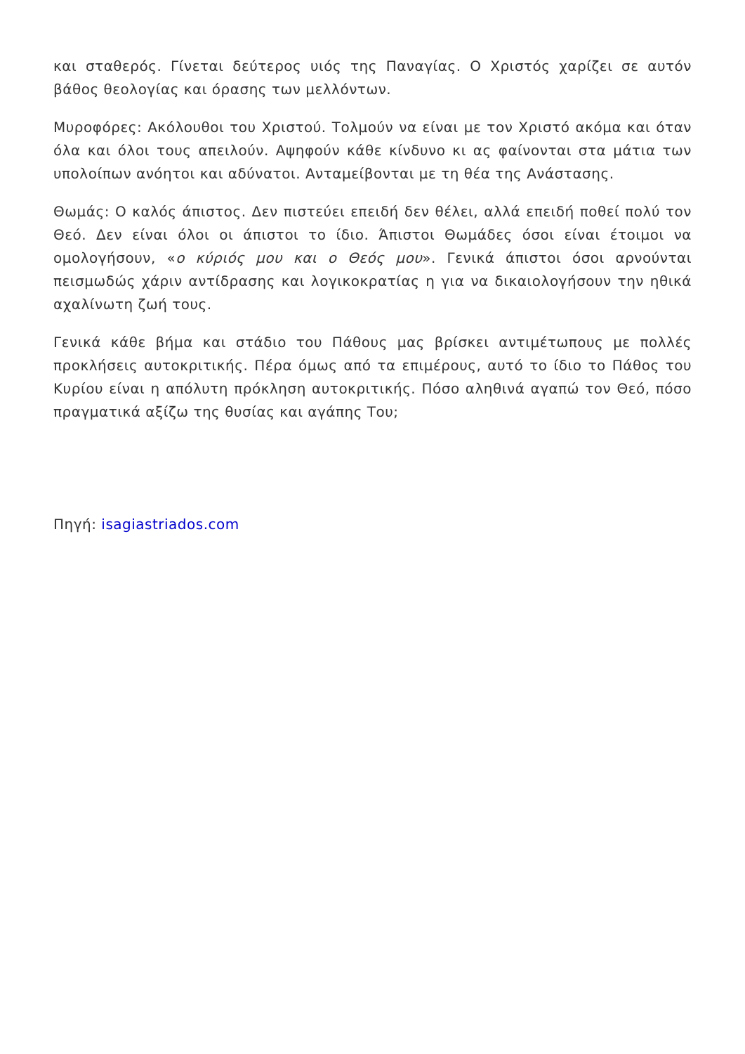και σταθερός. Γίνεται δεύτερος υιός της Παναγίας. Ο Χριστός χαρίζει σε αυτόν βάθος θεολογίας και όρασης των μελλόντων.
Μυροφόρες: Ακόλουθοι του Χριστού. Τολμούν να είναι με τον Χριστό ακόμα και όταν όλα και όλοι τους απειλούν. Αψηφούν κάθε κίνδυνο κι ας φαίνονται στα μάτια των υπολοίπων ανόητοι και αδύνατοι. Ανταμείβονται με τη θέα της Ανάστασης.
Θωμάς: Ο καλός άπιστος. Δεν πιστεύει επειδή δεν θέλει, αλλά επειδή ποθεί πολύ τον Θεό. Δεν είναι όλοι οι άπιστοι το ίδιο. Άπιστοι Θωμάδες όσοι είναι έτοιμοι να ομολογήσουν, «ο κύριός μου και ο Θεός μου». Γενικά άπιστοι όσοι αρνούνται πεισμωδώς χάριν αντίδρασης και λογικοκρατίας η για να δικαιολογήσουν την ηθικά αχαλίνωτη ζωή τους.
Γενικά κάθε βήμα και στάδιο του Πάθους μας βρίσκει αντιμέτωπους με πολλές προκλήσεις αυτοκριτικής. Πέρα όμως από τα επιμέρους, αυτό το ίδιο το Πάθος του Κυρίου είναι η απόλυτη πρόκληση αυτοκριτικής. Πόσο αληθινά αγαπώ τον Θεό, πόσο πραγματικά αξίζω της θυσίας και αγάπης Του;
Πηγή: isagiastriados.com